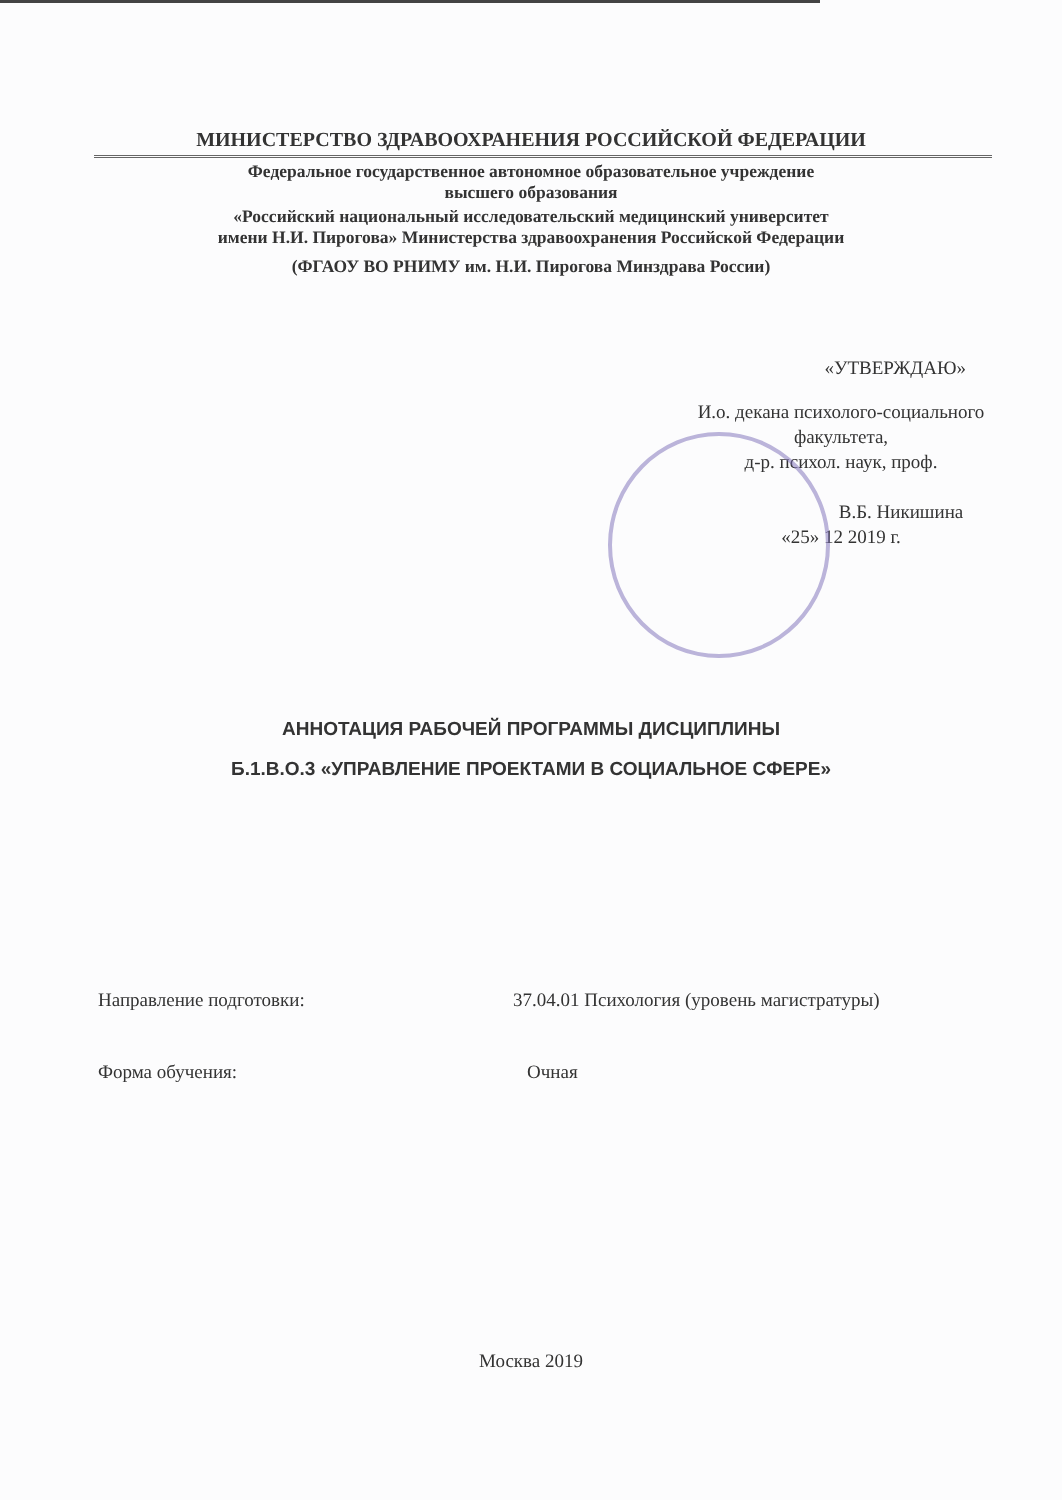МИНИСТЕРСТВО ЗДРАВООХРАНЕНИЯ РОССИЙСКОЙ ФЕДЕРАЦИИ
Федеральное государственное автономное образовательное учреждение
высшего образования
«Российский национальный исследовательский медицинский университет
имени Н.И. Пирогова» Министерства здравоохранения Российской Федерации
(ФГАОУ ВО РНИМУ им. Н.И. Пирогова Минздрава России)
«УТВЕРЖДАЮ»
И.о. декана психолого-социального
факультета,
д-р. психол. наук, проф.
В.Б. Никишина
«25» 12 2019 г.
АННОТАЦИЯ РАБОЧЕЙ ПРОГРАММЫ ДИСЦИПЛИНЫ
Б.1.В.О.3 «УПРАВЛЕНИЕ ПРОЕКТАМИ В СОЦИАЛЬНОЕ СФЕРЕ»
Направление подготовки: 37.04.01 Психология (уровень магистратуры)
Форма обучения: Очная
Москва 2019